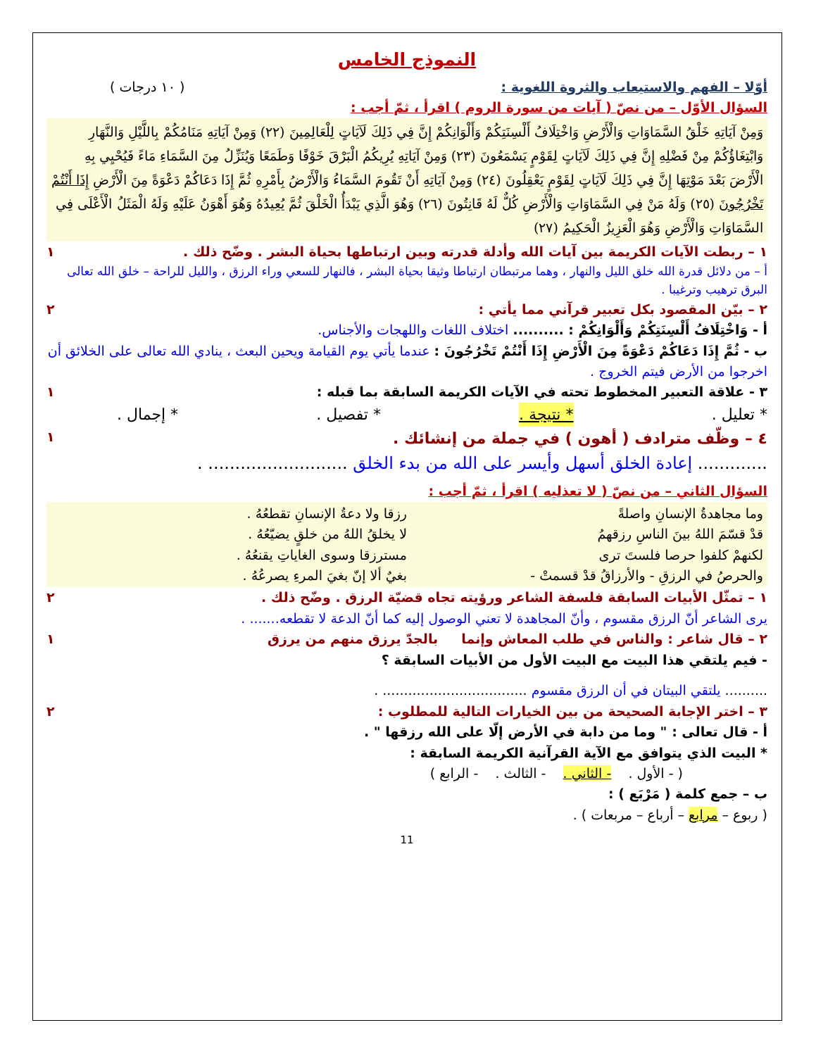النموذج الخامس
أوّلا – الفهم والاستيعاب والثروة اللغوية : ( ١٠ درجات )
السؤال الأوّل – من نصّ ( آيات من سورة الروم ) اقرأ ، ثمّ أجب :
وَمِنْ آيَاتِهِ خَلْقُ السَّمَاوَاتِ وَالْأَرْضِ وَاخْتِلَافُ أَلْسِنَتِكُمْ وَأَلْوَانِكُمْ إِنَّ فِي ذَلِكَ لَآيَاتٍ لِلْعَالِمِينَ (٢٢) وَمِنْ آيَاتِهِ مَنَامُكُمْ بِاللَّيْلِ وَالنَّهَارِ وَابْتِغَاؤُكُمْ مِنْ فَضْلِهِ إِنَّ فِي ذَلِكَ لَآيَاتٍ لِقَوْمٍ يَسْمَعُونَ (٢٣) وَمِنْ آيَاتِهِ يُرِيكُمُ الْبَرْقَ خَوْفًا وَطَمَعًا وَيُنَزِّلُ مِنَ السَّمَاءِ مَاءً فَيُحْيِي بِهِ الْأَرْضَ بَعْدَ مَوْتِهَا إِنَّ فِي ذَلِكَ لَآيَاتٍ لِقَوْمٍ يَعْقِلُونَ (٢٤) وَمِنْ آيَاتِهِ أَنْ تَقُومَ السَّمَاءُ وَالْأَرْضُ بِأَمْرِهِ ثُمَّ إِذَا دَعَاكُمْ دَعْوَةً مِنَ الْأَرْضِ إِذَا أَنْتُمْ تَخْرُجُونَ (٢٥) وَلَهُ مَنْ فِي السَّمَاوَاتِ وَالْأَرْضِ كُلٌّ لَهُ قَانِتُونَ (٢٦) وَهُوَ الَّذِي يَبْدَأُ الْخَلْقَ ثُمَّ يُعِيدُهُ وَهُوَ أَهْوَنُ عَلَيْهِ وَلَهُ الْمَثَلُ الْأَعْلَى فِي السَّمَاوَاتِ وَالْأَرْضِ وَهُوَ الْعَزِيزُ الْحَكِيمُ (٢٧)
١ – ربطت الآيات الكريمة بين آيات الله وأدلة قدرته وبين ارتباطها بحياة البشر . وضّح ذلك . ١
أ – من دلائل قدرة الله خلق الليل والنهار ، وهما مرتبطان ارتباطا وثيقا بحياة البشر ، فالنهار للسعي وراء الرزق ، والليل للراحة – خلق الله تعالى البرق ترهيب وترغيبا .
٢ – بيّن المقصود بكل تعبير قرآني مما يأتي : ٢
أ - وَاخْتِلَافُ أَلْسِنَتِكُمْ وَأَلْوَانِكُمْ : .......... اختلاف اللغات واللهجات والأجناس.
ب - ثُمَّ إِذَا دَعَاكُمْ دَعْوَةً مِنَ الْأَرْضِ إِذَا أَنْتُمْ تَخْرُجُونَ : عندما يأتي يوم القيامة ويحين البعث ، ينادي الله تعالى على الخلائق أن اخرجوا من الأرض فيتم الخروج .
٣ - علاقة التعبير المخطوط تحته في الآيات الكريمة السابقة بما قبله : ١
* تعليل . * نتيجة . * تفصيل . * إجمال .
٤ – وظّف مترادف ( أهون ) في جملة من إنشائك . ١
............. إعادة الخلق أسهل وأيسر على الله من بدء الخلق .......................... .
السؤال الثاني – من نصّ ( لا تعذليه ) اقرأ ، ثمّ أجب :
وما مجاهدةُ الإنسانِ واصلةً رزقا ولا دعةُ الإنسانِ تقطعُهُ .
قدْ قسّمَ اللهُ بينَ الناسِ رزقهمُ لا يخلقُ اللهُ من خلقٍ يضيّعُهُ .
لكنهمْ كلفوا حرصا فلستَ ترى مسترزقا وسوى الغاياتِ يقنعُهُ .
والحرصُ في الرزقِ - والأرزاقُ قدْ قسمتْ - بغيٌ ألا إنّ بغيَ المرءِ يصرعُهُ .
١ – تمثّل الأبيات السابقة فلسفة الشاعر ورؤيته تجاه قضيّة الرزق . وضّح ذلك . ٢
يرى الشاعر أنّ الرزق مقسوم ، وأنّ المجاهدة لا تعني الوصول إليه كما أنّ الدعة لا تقطعه....... .
٢ – قال شاعر : والناس في طلب المعاش وإنما بالجدّ يرزق منهم من يرزق ١
- فيم يلتقي هذا البيت مع البيت الأول من الأبيات السابقة ؟
.......... يلتقي البيتان في أن الرزق مقسوم .................................. .
٣ – اختر الإجابة الصحيحة من بين الخيارات التالية للمطلوب : ٢
أ - قال تعالى : " وما من دابة في الأرض إلّا على الله رزقها " .
* البيت الذي يتوافق مع الآية القرآنية الكريمة السابقة :
( - الأول . - الثاني . - الثالث . - الرابع )
ب – جمع كلمة ( مَرْبَع ) :
( ربوع – مرابع – أرباع – مربعات ) .
11